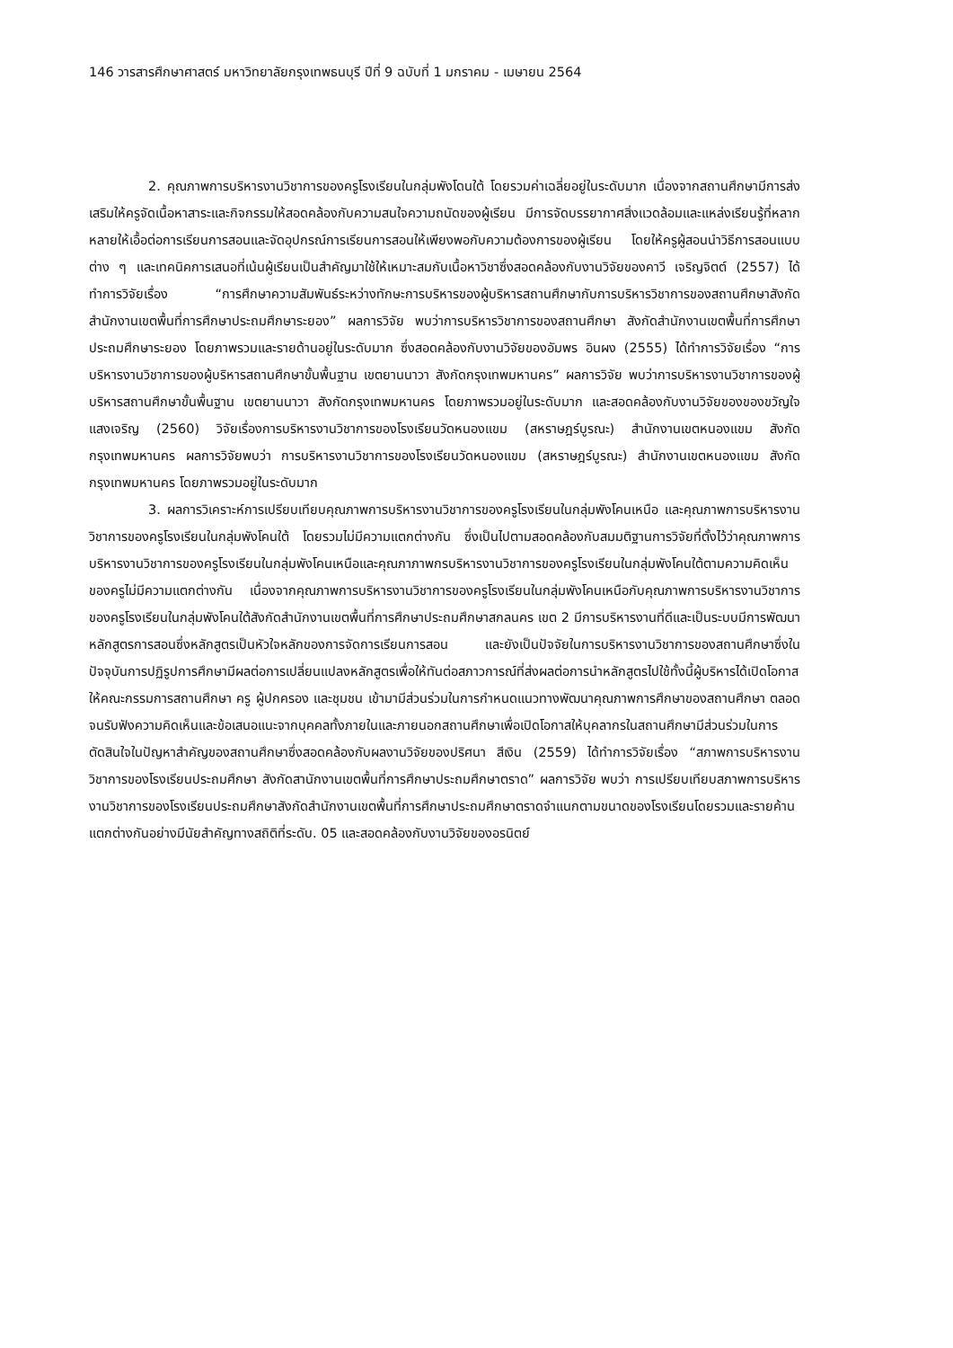146 วารสารศึกษาศาสตร์ มหาวิทยาลัยกรุงเทพธนบุรี ปีที่ 9 ฉบับที่ 1 มกราคม - เมษายน 2564
2. คุณภาพการบริหารงานวิชาการของครูโรงเรียนในกลุ่มพังโดนใต้ โดยรวมค่าเฉลี่ยอยู่ในระดับมาก เนื่องจากสถานศึกษามีการส่งเสริมให้ครูจัดเนื้อหาสาระและกิจกรรมให้สอดคล้องกับความสนใจความถนัดของผู้เรียน มีการจัดบรรยากาศสิ่งแวดล้อมและแหล่งเรียนรู้ที่หลากหลายให้เอื้อต่อการเรียนการสอนและจัดอุปกรณ์การเรียนการสอนให้เพียงพอกับความต้องการของผู้เรียน โดยให้ครูผู้สอนนำวิธีการสอนแบบต่าง ๆ และเทคนิคการเสนอที่เน้นผู้เรียนเป็นสำคัญมาใช้ให้เหมาะสมกับเนื้อหาวิชาซึ่งสอดคล้องกับงานวิจัยของคาวี เจริญจิตต์ (2557) ได้ทำการวิจัยเรื่อง “การศึกษาความสัมพันธ์ระหว่างทักษะการบริหารของผู้บริหารสถานศึกษากับการบริหารวิชาการของสถานศึกษาสังกัดสำนักงานเขตพื้นที่การศึกษาประถมศึกษาระยอง” ผลการวิจัย พบว่าการบริหารวิชาการของสถานศึกษา สังกัดสำนักงานเขตพื้นที่การศึกษาประถมศึกษาระยอง โดยภาพรวมและรายด้านอยู่ในระดับมาก ซึ่งสอดคล้องกับงานวิจัยของอัมพร อินผง (2555) ได้ทำการวิจัยเรื่อง “การบริหารงานวิชาการของผู้บริหารสถานศึกษาขั้นพื้นฐาน เขตยานนาวา สังกัดกรุงเทพมหานคร” ผลการวิจัย พบว่าการบริหารงานวิชาการของผู้บริหารสถานศึกษาขั้นพื้นฐาน เขตยานนาวา สังกัดกรุงเทพมหานคร โดยภาพรวมอยู่ในระดับมาก และสอดคล้องกับงานวิจัยของของขวัญใจ แสงเจริญ (2560) วิจัยเรื่องการบริหารงานวิชาการของโรงเรียนวัดหนองแขม (สหราษฎร์บูรณะ) สำนักงานเขตหนองแขม สังกัดกรุงเทพมหานคร ผลการวิจัยพบว่า การบริหารงานวิชาการของโรงเรียนวัดหนองแขม (สหราษฎร์บูรณะ) สำนักงานเขตหนองแขม สังกัดกรุงเทพมหานคร โดยภาพรวมอยู่ในระดับมาก
3. ผลการวิเคราะห์การเปรียบเทียบคุณภาพการบริหารงานวิชาการของครูโรงเรียนในกลุ่มพังโคนเหนือ และคุณภาพการบริหารงานวิชาการของครูโรงเรียนในกลุ่มพังโคนใต้ โดยรวมไม่มีความแตกต่างกัน ซึ่งเป็นไปตามสอดคล้องกับสมมติฐานการวิจัยที่ตั้งไว้ว่าคุณภาพการบริหารงานวิชาการของครูโรงเรียนในกลุ่มพังโคนเหนือและคุณภาภาพกรบริหารงานวิชาการของครูโรงเรียนในกลุ่มพังโคนใต้ตามความคิดเห็นของครูไม่มีความแตกต่างกัน เนื่องจากคุณภาพการบริหารงานวิชาการของครูโรงเรียนในกลุ่มพังโคนเหนือกับคุณภาพการบริหารงานวิชาการของครูโรงเรียนในกลุ่มพังโคนใต้สังกัดสำนักงานเขตพื้นที่การศึกษาประถมศึกษาสกลนคร เขต 2 มีการบริหารงานที่ดีและเป็นระบบมีการพัฒนาหลักสูตรการสอนซึ่งหลักสูตรเป็นหัวใจหลักของการจัดการเรียนการสอน และยังเป็นปัจจัยในการบริหารงานวิชาการของสถานศึกษาซึ่งในปัจจุบันการปฏิรูปการศึกษามีผลต่อการเปลี่ยนแปลงหลักสูตรเพื่อให้ทันต่อสภาวการณ์ที่ส่งผลต่อการนำหลักสูตรไปใช้ทั้งนี้ผู้บริหารได้เปิดโอกาสให้คณะกรรมการสถานศึกษา ครู ผู้ปกครอง และชุมชน เข้ามามีส่วนร่วมในการกำหนดแนวทางพัฒนาคุณภาพการศึกษาของสถานศึกษา ตลอดจนรับฟังความคิดเห็นและข้อเสนอแนะจากบุคคลทั้งภายในและภายนอกสถานศึกษาเพื่อเปิดโอกาสให้บุคลากรในสถานศึกษามีส่วนร่วมในการตัดสินใจในปัญหาสำคัญของสถานศึกษาซึ่งสอดคล้องกับผลงานวิจัยของปริศนา สีเงิน (2559) ได้ทำการวิจัยเรื่อง “สภาพการบริหารงานวิชาการของโรงเรียนประถมศึกษา สังกัดสานักงานเขตพื้นที่การศึกษาประถมศึกษาตราด” ผลการวิจัย พบว่า การเปรียบเทียบสภาพการบริหารงานวิชาการของโรงเรียนประถมศึกษาสังกัดสำนักงานเขตพื้นที่การศึกษาประถมศึกษาตราดจำแนกตามขนาดของโรงเรียนโดยรวมและรายค้านแตกต่างกันอย่างมีนัยสำคัญทางสถิติที่ระดับ. 05 และสอดคล้องกับงานวิจัยของอรนิตย์